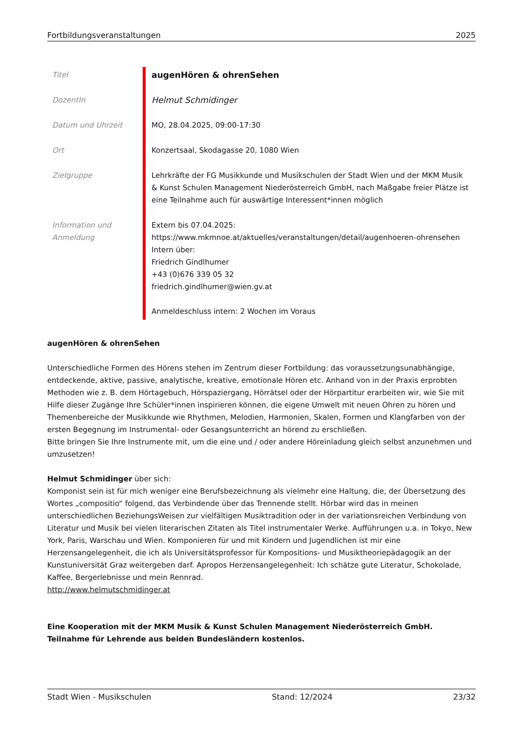Fortbildungsveranstaltungen 2025
| Titel | augenHören & ohrenSehen |
| DozentIn | Helmut Schmidinger |
| Datum und Uhrzeit | MO, 28.04.2025, 09:00-17:30 |
| Ort | Konzertsaal, Skodagasse 20, 1080 Wien |
| Zielgruppe | Lehrkräfte der FG Musikkunde und Musikschulen der Stadt Wien und der MKM Musik & Kunst Schulen Management Niederösterreich GmbH, nach Maßgabe freier Plätze ist eine Teilnahme auch für auswärtige Interessent*innen möglich |
| Information und Anmeldung | Extern bis 07.04.2025: https://www.mkmnoe.at/aktuelles/veranstaltungen/detail/augenhoeren-ohrensehen Intern über: Friedrich Gindlhumer +43 (0)676 339 05 32 friedrich.gindlhumer@wien.gv.at Anmeldeschluss intern: 2 Wochen im Voraus |
augenHören & ohrenSehen
Unterschiedliche Formen des Hörens stehen im Zentrum dieser Fortbildung: das voraussetzungsunabhängige, entdeckende, aktive, passive, analytische, kreative, emotionale Hören etc. Anhand von in der Praxis erprobten Methoden wie z. B. dem Hörtagebuch, Hörspaziergang, Hörrätsel oder der Hörpartitur erarbeiten wir, wie Sie mit Hilfe dieser Zugänge Ihre Schüler*innen inspirieren können, die eigene Umwelt mit neuen Ohren zu hören und Themenbereiche der Musikkunde wie Rhythmen, Melodien, Harmonien, Skalen, Formen und Klangfarben von der ersten Begegnung im Instrumental- oder Gesangsunterricht an hörend zu erschließen.
Bitte bringen Sie Ihre Instrumente mit, um die eine und / oder andere Höreinladung gleich selbst anzunehmen und umzusetzen!
Helmut Schmidinger über sich:
Komponist sein ist für mich weniger eine Berufsbezeichnung als vielmehr eine Haltung, die, der Übersetzung des Wortes „compositio“ folgend, das Verbindende über das Trennende stellt. Hörbar wird das in meinen unterschiedlichen BeziehungsWeisen zur vielfältigen Musiktradition oder in der variationsreichen Verbindung von Literatur und Musik bei vielen literarischen Zitaten als Titel instrumentaler Werke. Aufführungen u.a. in Tokyo, New York, Paris, Warschau und Wien. Komponieren für und mit Kindern und Jugendlichen ist mir eine Herzensangelegenheit, die ich als Universitätsprofessor für Kompositions- und Musiktheoriepädagogik an der Kunstuniversität Graz weitergeben darf. Apropos Herzensangelegenheit: Ich schätze gute Literatur, Schokolade, Kaffee, Bergerlebnisse und mein Rennrad.
http://www.helmutschmidinger.at
Eine Kooperation mit der MKM Musik & Kunst Schulen Management Niederösterreich GmbH.
Teilnahme für Lehrende aus beiden Bundesländern kostenlos.
Stadt Wien - Musikschulen Stand: 12/2024 23/32